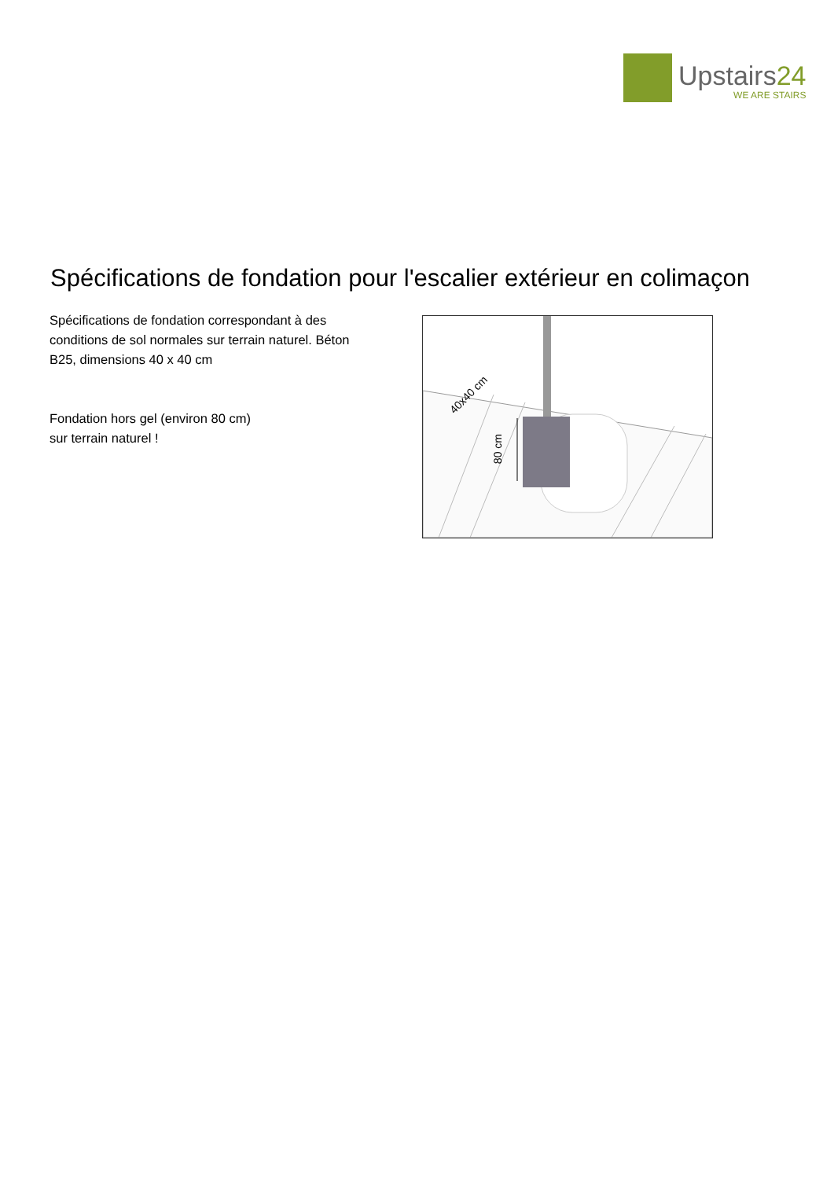Upstairs24
WE ARE STAIRS
Spécifications de fondation pour l'escalier extérieur en colimaçon
Spécifications de fondation correspondant à des conditions de sol normales sur terrain naturel. Béton B25, dimensions 40 x 40 cm
Fondation hors gel (environ 80 cm) sur terrain naturel !
80 cm
40x40 cm